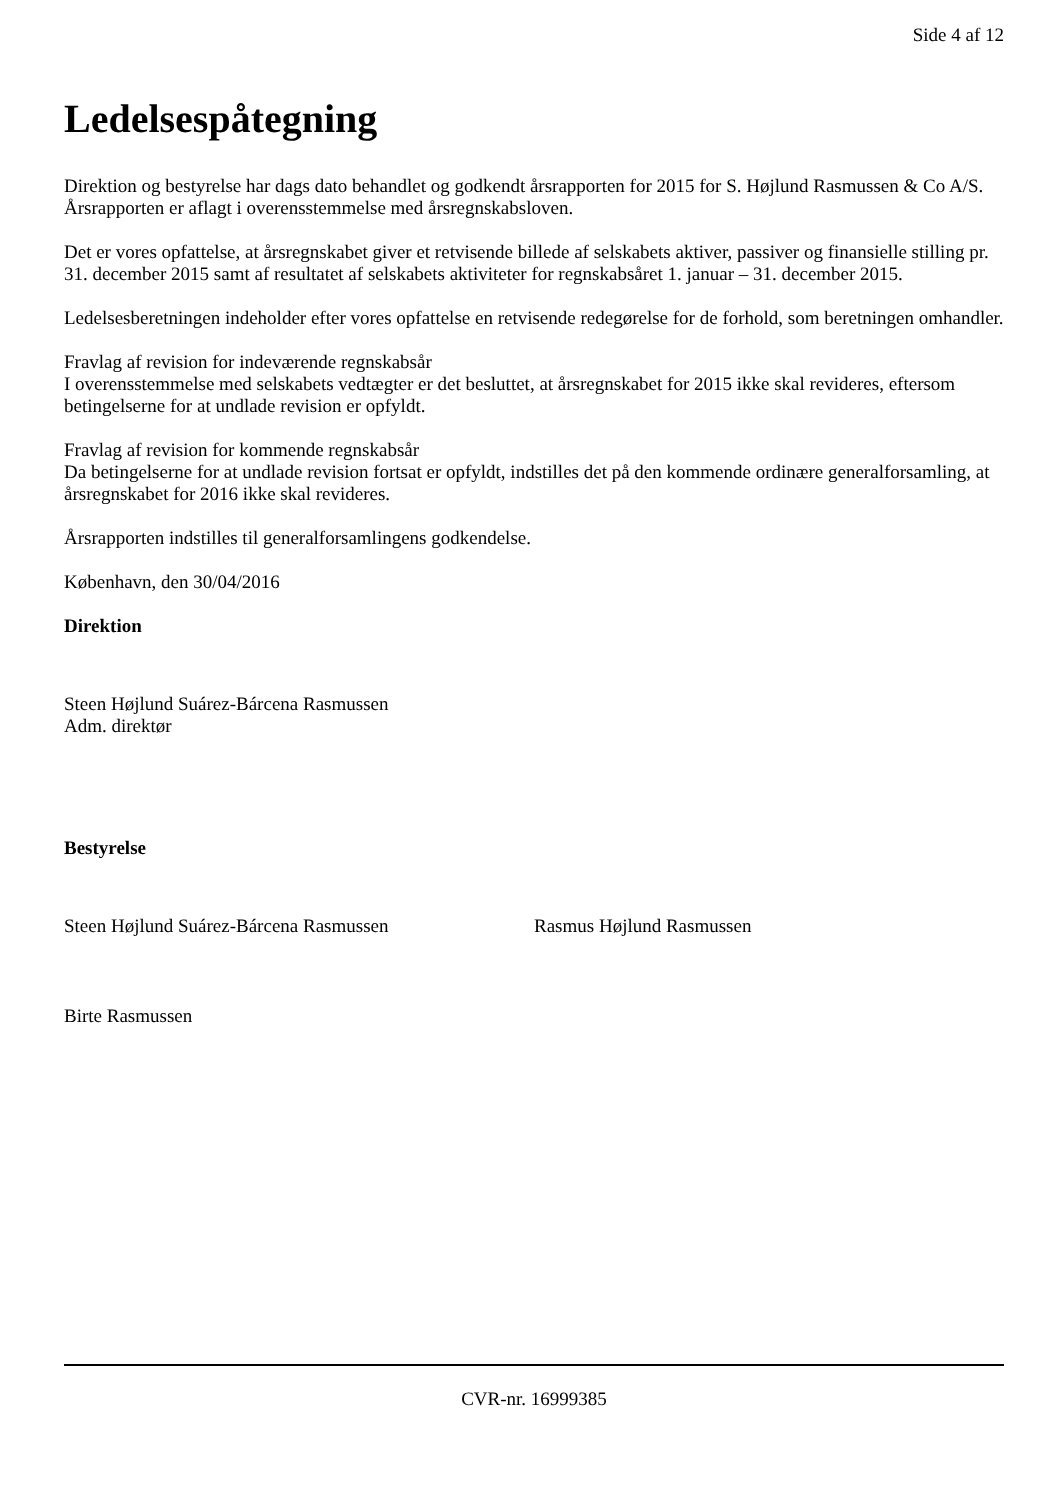Side 4 af 12
Ledelsespåtegning
Direktion og bestyrelse har dags dato behandlet og godkendt årsrapporten for 2015 for S. Højlund Rasmussen & Co A/S.
Årsrapporten er aflagt i overensstemmelse med årsregnskabsloven.
Det er vores opfattelse, at årsregnskabet giver et retvisende billede af selskabets aktiver, passiver og finansielle stilling pr. 31. december 2015 samt af resultatet af selskabets aktiviteter for regnskabsåret 1. januar – 31. december 2015.
Ledelsesberetningen indeholder efter vores opfattelse en retvisende redegørelse for de forhold, som beretningen omhandler.
Fravlag af revision for indeværende regnskabsår
I overensstemmelse med selskabets vedtægter er det besluttet, at årsregnskabet for 2015 ikke skal revideres, eftersom betingelserne for at undlade revision er opfyldt.
Fravlag af revision for kommende regnskabsår
Da betingelserne for at undlade revision fortsat er opfyldt, indstilles det på den kommende ordinære generalforsamling, at årsregnskabet for 2016 ikke skal revideres.
Årsrapporten indstilles til generalforsamlingens godkendelse.
København, den 30/04/2016
Direktion
Steen Højlund Suárez-Bárcena Rasmussen
Adm. direktør
Bestyrelse
Steen Højlund Suárez-Bárcena Rasmussen Rasmus Højlund Rasmussen
Birte Rasmussen
CVR-nr. 16999385